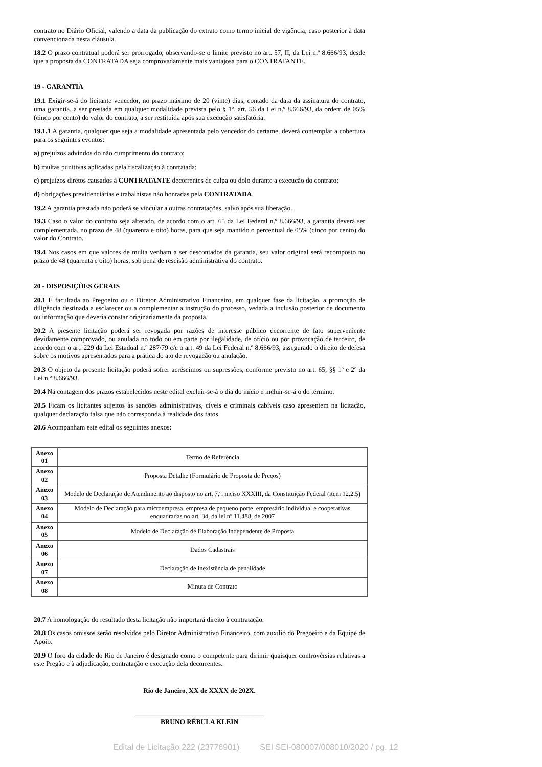contrato no Diário Oficial, valendo a data da publicação do extrato como termo inicial de vigência, caso posterior à data convencionada nesta cláusula.
18.2 O prazo contratual poderá ser prorrogado, observando-se o limite previsto no art. 57, II, da Lei n.º 8.666/93, desde que a proposta da CONTRATADA seja comprovadamente mais vantajosa para o CONTRATANTE.
19 - GARANTIA
19.1 Exigir-se-á do licitante vencedor, no prazo máximo de 20 (vinte) dias, contado da data da assinatura do contrato, uma garantia, a ser prestada em qualquer modalidade prevista pelo § 1º, art. 56 da Lei n.º 8.666/93, da ordem de 05% (cinco por cento) do valor do contrato, a ser restituída após sua execução satisfatória.
19.1.1 A garantia, qualquer que seja a modalidade apresentada pelo vencedor do certame, deverá contemplar a cobertura para os seguintes eventos:
a) prejuízos advindos do não cumprimento do contrato;
b) multas punitivas aplicadas pela fiscalização à contratada;
c) prejuízos diretos causados à CONTRATANTE decorrentes de culpa ou dolo durante a execução do contrato;
d) obrigações previdenciárias e trabalhistas não honradas pela CONTRATADA.
19.2 A garantia prestada não poderá se vincular a outras contratações, salvo após sua liberação.
19.3 Caso o valor do contrato seja alterado, de acordo com o art. 65 da Lei Federal n.º 8.666/93, a garantia deverá ser complementada, no prazo de 48 (quarenta e oito) horas, para que seja mantido o percentual de 05% (cinco por cento) do valor do Contrato.
19.4 Nos casos em que valores de multa venham a ser descontados da garantia, seu valor original será recomposto no prazo de 48 (quarenta e oito) horas, sob pena de rescisão administrativa do contrato.
20 - DISPOSIÇÕES GERAIS
20.1 É facultada ao Pregoeiro ou o Diretor Administrativo Financeiro, em qualquer fase da licitação, a promoção de diligência destinada a esclarecer ou a complementar a instrução do processo, vedada a inclusão posterior de documento ou informação que deveria constar originariamente da proposta.
20.2 A presente licitação poderá ser revogada por razões de interesse público decorrente de fato superveniente devidamente comprovado, ou anulada no todo ou em parte por ilegalidade, de ofício ou por provocação de terceiro, de acordo com o art. 229 da Lei Estadual n.º 287/79 c/c o art. 49 da Lei Federal n.º 8.666/93, assegurado o direito de defesa sobre os motivos apresentados para a prática do ato de revogação ou anulação.
20.3 O objeto da presente licitação poderá sofrer acréscimos ou supressões, conforme previsto no art. 65, §§ 1º e 2º da Lei n.º 8.666/93.
20.4 Na contagem dos prazos estabelecidos neste edital excluir-se-á o dia do início e incluir-se-á o do término.
20.5 Ficam os licitantes sujeitos às sanções administrativas, cíveis e criminais cabíveis caso apresentem na licitação, qualquer declaração falsa que não corresponda à realidade dos fatos.
20.6 Acompanham este edital os seguintes anexos:
| Anexo 01 | Termo de Referência |
| Anexo 02 | Proposta Detalhe (Formulário de Proposta de Preços) |
| Anexo 03 | Modelo de Declaração de Atendimento ao disposto no art. 7.º, inciso XXXIII, da Constituição Federal (item 12.2.5) |
| Anexo 04 | Modelo de Declaração para microempresa, empresa de pequeno porte, empresário individual e cooperativas enquadradas no art. 34, da lei nº 11.488, de 2007 |
| Anexo 05 | Modelo de Declaração de Elaboração Independente de Proposta |
| Anexo 06 | Dados Cadastrais |
| Anexo 07 | Declaração de inexistência de penalidade |
| Anexo 08 | Minuta de Contrato |
20.7 A homologação do resultado desta licitação não importará direito à contratação.
20.8 Os casos omissos serão resolvidos pelo Diretor Administrativo Financeiro, com auxílio do Pregoeiro e da Equipe de Apoio.
20.9 O foro da cidade do Rio de Janeiro é designado como o competente para dirimir quaisquer controvérsias relativas a este Pregão e à adjudicação, contratação e execução dela decorrentes.
Rio de Janeiro, XX de XXXX de 202X.
______________________________________
BRUNO RÉBULA KLEIN
Edital de Licitação 222 (23776901) SEI SEI-080007/008010/2020 / pg. 12